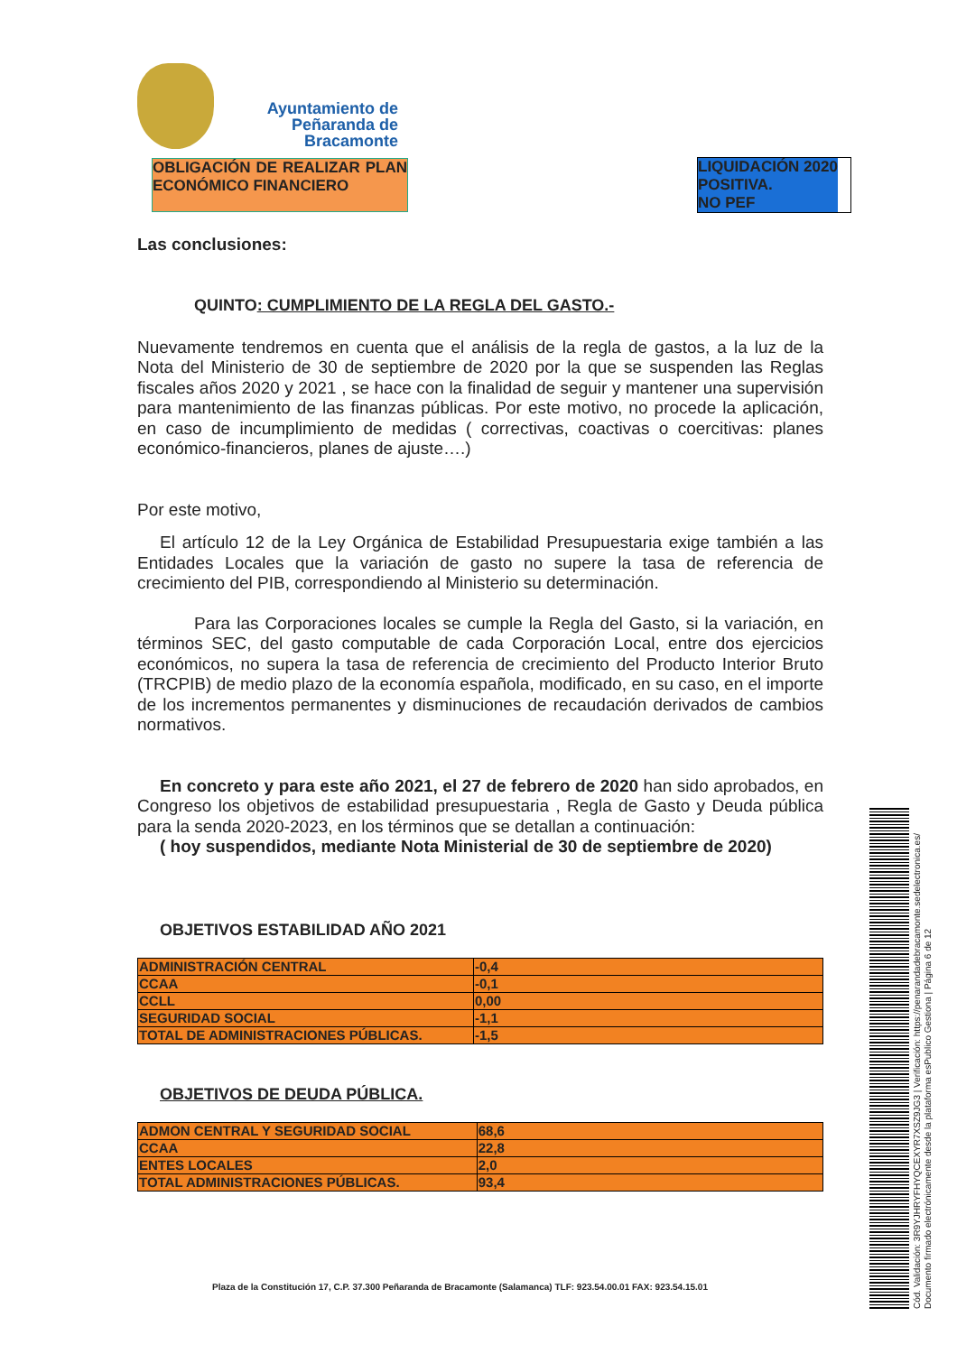Ayuntamiento de
Peñaranda de Bracamonte
OBLIGACIÓN DE REALIZAR PLAN ECONÓMICO FINANCIERO
LIQUIDACIÓN 2020 POSITIVA.
NO PEF
Las conclusiones:
QUINTO: CUMPLIMIENTO DE LA REGLA DEL GASTO.-
Nuevamente tendremos en cuenta que el análisis de la regla de gastos, a la luz de la Nota del Ministerio de 30 de septiembre de 2020 por la que se suspenden las Reglas fiscales años 2020 y 2021 , se hace con la finalidad de seguir y mantener una supervisión para mantenimiento de las finanzas públicas. Por este motivo, no procede la aplicación, en caso de incumplimiento de medidas ( correctivas, coactivas o coercitivas: planes económico-financieros, planes de ajuste….)
Por este motivo,
El artículo 12 de la Ley Orgánica de Estabilidad Presupuestaria exige también a las Entidades Locales que la variación de gasto no supere la tasa de referencia de crecimiento del PIB, correspondiendo al Ministerio su determinación.
Para las Corporaciones locales se cumple la Regla del Gasto, si la variación, en términos SEC, del gasto computable de cada Corporación Local, entre dos ejercicios económicos, no supera la tasa de referencia de crecimiento del Producto Interior Bruto (TRCPIB) de medio plazo de la economía española, modificado, en su caso, en el importe de los incrementos permanentes y disminuciones de recaudación derivados de cambios normativos.
En concreto y para este año 2021, el 27 de febrero de 2020 han sido aprobados, en Congreso los objetivos de estabilidad presupuestaria , Regla de Gasto y Deuda pública para la senda 2020-2023, en los términos que se detallan a continuación:
( hoy suspendidos, mediante Nota Ministerial de 30 de septiembre de 2020)
OBJETIVOS ESTABILIDAD AÑO 2021
| ADMINISTRACIÓN CENTRAL | -0,4 |
| CCAA | -0,1 |
| CCLL | 0,00 |
| SEGURIDAD SOCIAL | -1,1 |
| TOTAL DE ADMINISTRACIONES PÚBLICAS. | -1,5 |
OBJETIVOS DE DEUDA PÚBLICA.
| ADMON CENTRAL Y SEGURIDAD SOCIAL | 68,6 |
| CCAA | 22,8 |
| ENTES LOCALES | 2,0 |
| TOTAL ADMINISTRACIONES PÚBLICAS. | 93,4 |
Plaza de la Constitución 17, C.P. 37.300 Peñaranda de Bracamonte (Salamanca) TLF: 923.54.00.01 FAX: 923.54.15.01
Cód. Validación: 3R9YJHRYFHYQCEXYR7XSZ9JG3 | Verificación: https://penarandadebracamonte.sedelectronica.es/
Documento firmado electrónicamente desde la plataforma esPublico Gestiona | Página 6 de 12